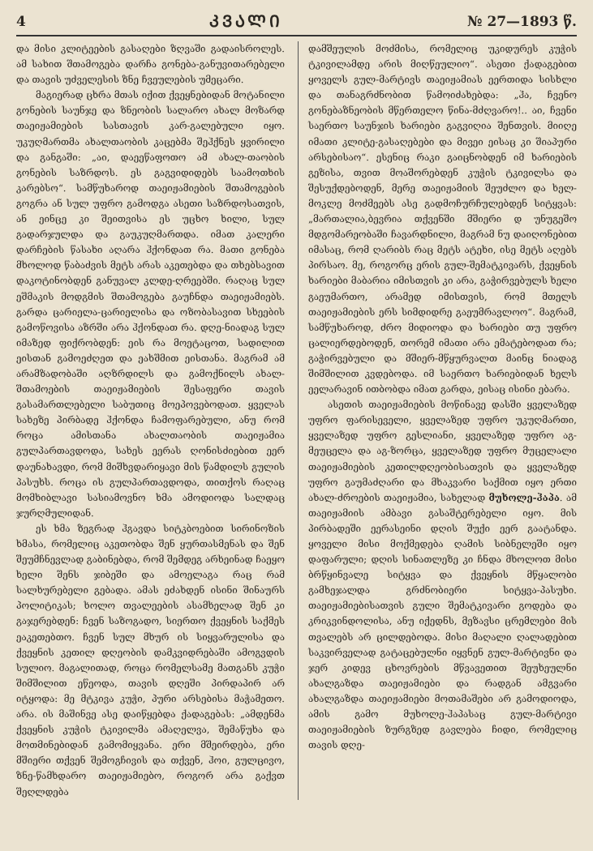4 ᲙᲕᲐᲚᲘ № 27—1893 წ.
და მისი კლიტეების გასაღები ზღვაში გადაისროლეს. ამ სახით შთამოგება დარჩა გონება-განუვითარებელი და თავის უძველესის ზნე ჩვეულების უმეცარი.
მაგიერად ცხრა მთას იქით ქვეყნებიდან მოტანილი გონების საუნჯე და ზნეობის სალარო ახალ მოზარდ თაეიჟამიების სასთავის კარ-გალებული იყო. უკუღმართმა ახალთაობის კაცებმა შეჰქნეს ყვირილი და განგაში: „აი, დაეეწაფოთო ამ ახალ-თაობის გონების საზრდოს. ეს გაგვიდიდებს საამოთხის კარებსო“. სამწუხაროდ თაეიჟამიების შთამოგების გოგრა ან სულ უფრო გამოდგა ასეთი საზრდოსათვის, ან ეინცე კი შეითვისა ეს უცხო ხილი, სულ გადარჯულდა და გაუკუღმართდა. იმათ კალერი დარჩების წასახი აღარა ჰქონდათ რა. მათი გონება მხოლოდ წაბაძვის მეტს არას აკეთებდა და თხებსავით დაკოტინობდენ განუვალ კლდე-ღრეებში. რაღაც სულ ეშმაკის მოდგმის შთამოგება გაუჩნდა თაეიჟამიებს. გარდა ცარიელა-ცარიელისა და ოზობასავით სხეების გამოწოვისა აზრში არა ჰქონდათ რა. დღე-ნიადაგ სულ იმაზედ ფიქრობდენ: ეის რა მოეტაცოთ, სადილით ეისთან გამოეძღეთ და ეახშმით ეისთანა. მაგრამ ამ არამზადობაში აღზრდილს და გამოქნილს ახალ-შთამოების თაეიჟამიების შესაფერი თავის გასამართლებელი საბუთიც მოეპოვებოდათ. ყველას სახეზე პირბადე ჰქონდა ჩამოფარებული, ანუ რომ როცა ამისთანა ახალთაობის თაეიჟამია გულპართავდოდა, სახეს ეერას ღონისძიებით ეერ დაუნახავდი, რომ მიშხვდარიყავი მის წამდილს გულის პასუხს. როცა ის გულპართავდოდა, თითქოს რაღაც მომხიბლავი სასიამოვნო ხმა ამოდიოდა სალდაც ჯურღმულიდან.
ეს ხმა ზეგრად ჰგავდა სიტკბოებით სირინოზის ხმასა, რომელიც აკეთობდა შენ ყურთასმენას და შენ შეუმჩნევლად გაბინებდა, რომ შემდეგ არხეინად ჩაეყო ხელი შენს ჯიბეში და ამოელაგა რაც რამ სალხურებელი გებადა. ამას ეძახდენ ისინი შინაურს პოლიტიკას; ხოლო თვალეების ასამხელად შენ კი გაჯერებდენ: ჩვენ საზოგადო, სიერთო ქვეყნის საქმეს ეაკეთებთო. ჩვენ სულ მხურ ის სიყვარულისა და ქვეყნის კეთილ დღეობის დამკვიდრებაში ამოგვდის სულიო. მაგალითად, როცა რომელსამე მათგანს კუჭი შიმშილით ეწეოდა, თავის დღეში პირდაპირ არ იტყოდა: მე მტკივა კუჭი, პური არსებისა მაჭამეთო. არა. ის მაშინვე ასე დაიწყებდა ქადაგებას: „ამდენმა ქვეყნის კუჭის ტკივილმა ამაღელვა, შემაწუხა და მოთმინებიდან გამომიყვანა. ერი მშეირდება, ერი მშიერი თქვენ შემოგჩივის და თქვენ, ჰოი, გულცივო, ზნე-წამხდარო თაეიჟამიებო, როგორ არა გაქვთ შეღლდება
დამშეულის მოძმისა, რომელიც უკიდურეს კუჭის ტკივილამდე არის მიღწეულიო“. ასეთი ქადაგებით ყოველს გულ-მარტივს თაეიჟამიას ეერთიდა სისხლი და თანაგრძნობით წამოიძახებდა: „ჰა, ჩვენო გონებაზნეობის მწერთელო წინა-მძღვარო!.. აი, ჩვენი საერთო საუნჯის ხარიები გაგვიღია შენთვის. მიიღე იმათი კლიტე-გასაღებები და მივეი ეისაც კი შიაპური არსებისაო“. ესენიც რაკი გაიცნობდენ იმ ხარიების გეზისა, თვით მოაშორებდენ კუჭის ტკივილსა და შესუქდებოდენ, მერე თაეიჟამიის შეუძლო და ხელ-მოკლე მოძმეებს ასე გადმოჩურჩულებდენ სიტყვას: „მართალია,ბევრია თქვენში მშიერი დ უნუგეშო მდგომარეობაში ჩავარდნილი, მაგრამ ნუ დაიღონებით იმასაც, რომ ღარიბს რაც მეტს ატეხი, ისე მეტს აღებს პირსაო. მე, როგორც ერის გულ-შემატკივარს, ქვეყნის ხარიები მაბარია იმისთვის კი არა, გაჭირვებულს ხელი გაეუმართო, არამედ იმისთვის, რომ მთელს თაეიჟამიების ერს სიმდიდრე გაეუმრავლოო“. მაგრამ, სამწუხაროდ, ძრო მიდიოდა და ხარიები თუ უფრო ცალიერდებოდენ, თორემ იმათი არა ემატებოდათ რა; გაჭირვებული და მშიერ-მწყურვალთ მაინც ნიადაგ შიმშილით კვდებოდა. იმ საერთო ხარიებიდან ხელს ეელარავინ ითბობდა იმათ გარდა, ეისაც ისინი ებარა.
ასეთის თაეიჟამიების მოწინავე დასში ყველაზედ უფრო ფარისეველი, ყველაზედ უფრო უკუღმართი, ყველაზედ უფრო გესლიანი, ყველაზედ უფრო აგ-მეუცელა და აგ-ზორცა, ყველაზედ უფრო მუცელალი თაეიჟამიების კეთილდღეობისათვის და ყველაზედ უფრო გაუმაძღარი და მხაკვარი საქმით იყო ერთი ახალ-ძროების თაეიჟამია, სახელად მუხოლე-ჰაპა. ამ თაეიჟამიის ამბავი გასაშტერებელი იყო. მის პირბადეში ეერასეინი დღის შუქი ეერ გაატანდა. ყოველი მისი მოქმედება ღამის სიბნელეში იყო დაფარული; დღის სინათლეზე კი ჩნდა მხოლოთ მისი ბრწყინვალე სიტყვა და ქვეყნის მწყალობი გამხეჯალდა გრძნობიერი სიტყვა-პასუხი. თაეიჟამიებისათვის გული შემატკივარი გოდება და კრიკვინდოლისა, ანუ იქედნს, მეზავსი ცრემლები მის თვალებს არ ცილდებოდა. მისი მაღალი ღალადებით საკვირველად გატაცებულნი იყვნენ გულ-მარტივნი და ჯერ კიდევ ცხოვრების მწვავეთით შეუხეულნი ახალგაზდა თაეიჟამიები და რადგან ამგვარი ახალგაზდა თაეიჟამიები მოთამაშები არ გამოდიოდა, ამის გამო მუხოლე-ჰაპასაც გულ-მარტივი თაეიჟამიების ზურგზედ გავლება ჩიდი, რომელიც თავის დღე-